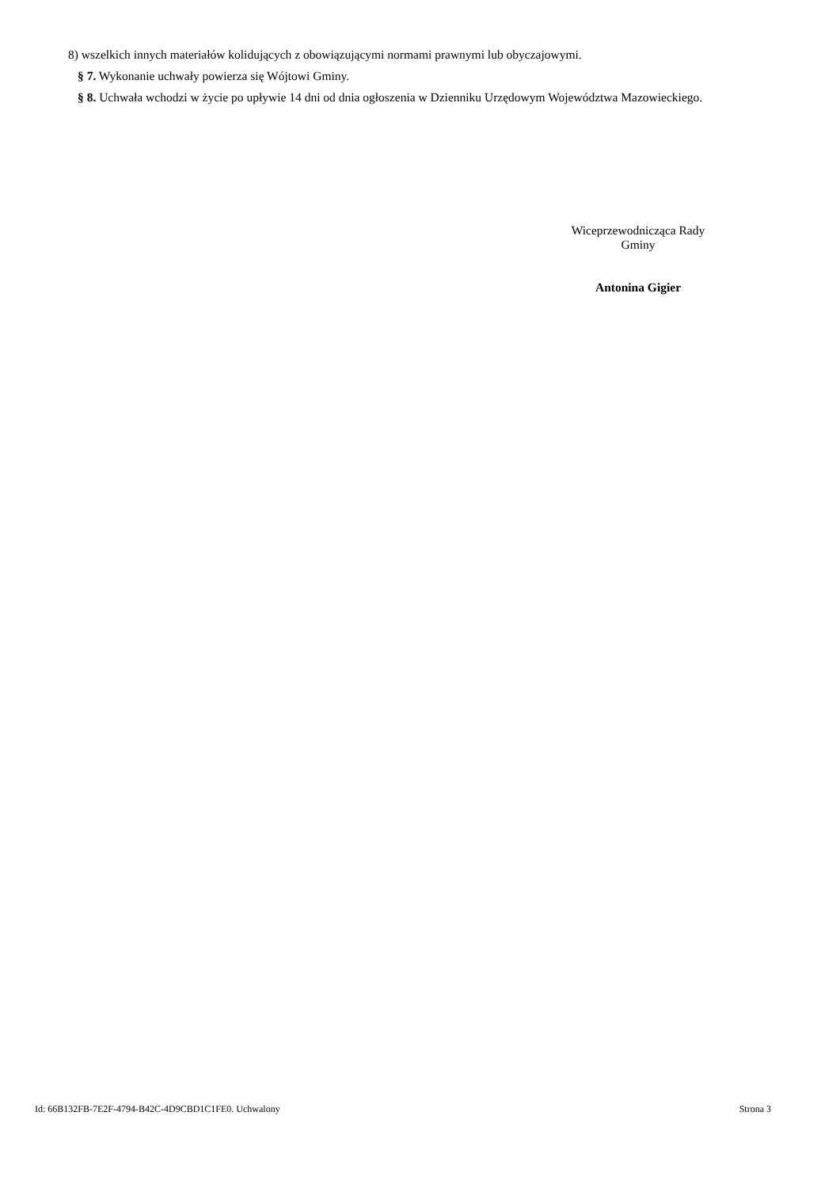8) wszelkich innych materiałów kolidujących z obowiązującymi normami prawnymi lub obyczajowymi.
§ 7. Wykonanie uchwały powierza się Wójtowi Gminy.
§ 8. Uchwała wchodzi w życie po upływie 14 dni od dnia ogłoszenia w Dzienniku Urzędowym Województwa Mazowieckiego.
Wiceprzewodnicząca Rady
Gminy
Antonina Gigier
Id: 66B132FB-7E2F-4794-B42C-4D9CBD1C1FE0. Uchwalony Strona 3